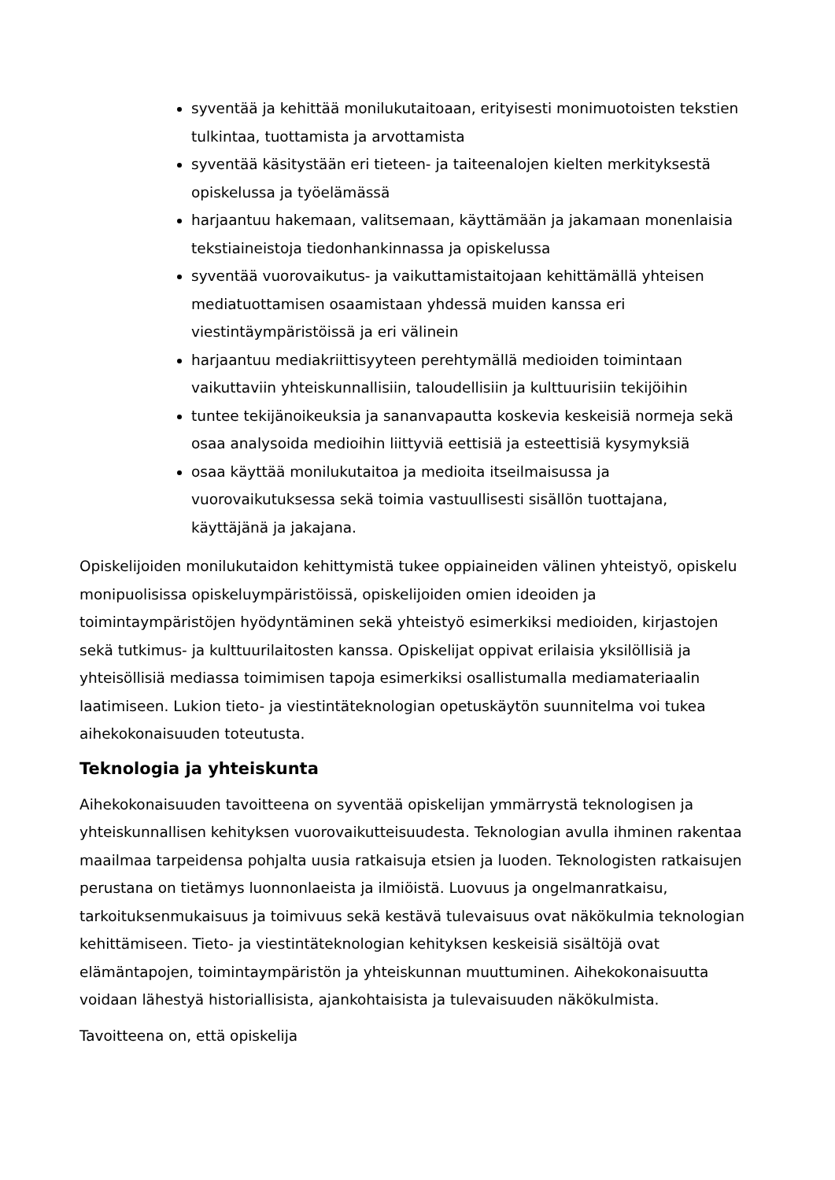syventää ja kehittää monilukutaitoaan, erityisesti monimuotoisten tekstien tulkintaa, tuottamista ja arvottamista
syventää käsitystään eri tieteen- ja taiteenalojen kielten merkityksestä opiskelussa ja työelämässä
harjaantuu hakemaan, valitsemaan, käyttämään ja jakamaan monenlaisia tekstiaineistoja tiedonhankinnassa ja opiskelussa
syventää vuorovaikutus- ja vaikuttamistaitojaan kehittämällä yhteisen mediatuottamisen osaamistaan yhdessä muiden kanssa eri viestintäympäristöissä ja eri välinein
harjaantuu mediakriittisyyteen perehtymällä medioiden toimintaan vaikuttaviin yhteiskunnallisiin, taloudellisiin ja kulttuurisiin tekijöihin
tuntee tekijänoikeuksia ja sananvapautta koskevia keskeisiä normeja sekä osaa analysoida medioihin liittyviä eettisiä ja esteettisiä kysymyksiä
osaa käyttää monilukutaitoa ja medioita itseilmaisussa ja vuorovaikutuksessa sekä toimia vastuullisesti sisällön tuottajana, käyttäjänä ja jakajana.
Opiskelijoiden monilukutaidon kehittymistä tukee oppiaineiden välinen yhteistyö, opiskelu monipuolisissa opiskeluympäristöissä, opiskelijoiden omien ideoiden ja toimintaympäristöjen hyödyntäminen sekä yhteistyö esimerkiksi medioiden, kirjastojen sekä tutkimus- ja kulttuurilaitosten kanssa. Opiskelijat oppivat erilaisia yksilöllisiä ja yhteisöllisiä mediassa toimimisen tapoja esimerkiksi osallistumalla mediamateriaalin laatimiseen. Lukion tieto- ja viestintäteknologian opetuskäytön suunnitelma voi tukea aihekokonaisuuden toteutusta.
Teknologia ja yhteiskunta
Aihekokonaisuuden tavoitteena on syventää opiskelijan ymmärrystä teknologisen ja yhteiskunnallisen kehityksen vuorovaikutteisuudesta. Teknologian avulla ihminen rakentaa maailmaa tarpeidensa pohjalta uusia ratkaisuja etsien ja luoden. Teknologisten ratkaisujen perustana on tietämys luonnonlaeista ja ilmiöistä. Luovuus ja ongelmanratkaisu, tarkoituksenmukaisuus ja toimivuus sekä kestävä tulevaisuus ovat näkökulmia teknologian kehittämiseen. Tieto- ja viestintäteknologian kehityksen keskeisiä sisältöjä ovat elämäntapojen, toimintaympäristön ja yhteiskunnan muuttuminen. Aihekokonaisuutta voidaan lähestyä historiallisista, ajankohtaisista ja tulevaisuuden näkökulmista.
Tavoitteena on, että opiskelija